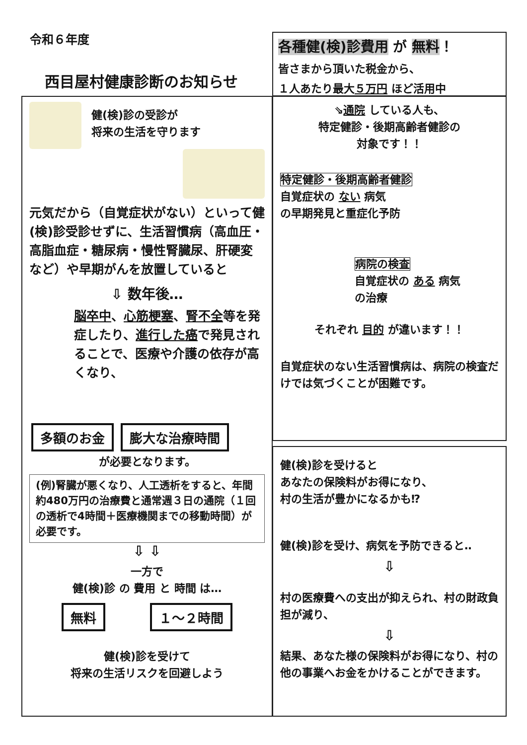令和６年度
西目屋村健康診断のお知らせ
各種健(検)診費用 が 無料！
皆さまから頂いた税金から、
１人あたり最大５万円 ほど活用中
健(検)診の受診が
将来の生活を守ります
元気だから（自覚症状がない）といって健(検)診受診せずに、生活習慣病（高血圧・高脂血症・糖尿病・慢性腎臓尿、肝硬変など）や早期がんを放置していると
⇩ 数年後…
脳卒中、心筋梗塞、腎不全等を発症したり、進行した癌で発見されることで、医療や介護の依存が高くなり、
多額のお金 膨大な治療時間
が必要となります。
(例)腎臓が悪くなり、人工透析をすると、年間約480万円の治療費と通常週３日の通院（１回の透析で4時間＋医療機関までの移動時間）が必要です。
⇩ ⇩
一方で
健(検)診 の 費用 と 時間 は…
無料 １～２時間
健(検)診を受けて
将来の生活リスクを回避しよう
⇘通院 している人も、
特定健診・後期高齢者健診の
対象です！！
特定健診・後期高齢者健診
自覚症状の ない 病気
の早期発見と重症化予防
病院の検査
自覚症状の ある 病気
の治療
それぞれ 目的 が違います！！
自覚症状のない生活習慣病は、病院の検査だけでは気づくことが困難です。
健(検)診を受けると
あなたの保険料がお得になり、
村の生活が豊かになるかも⁉
健(検)診を受け、病気を予防できると‥
⇩
村の医療費への支出が抑えられ、村の財政負担が減り、
⇩
結果、あなた様の保険料がお得になり、村の他の事業へお金をかけることができます。